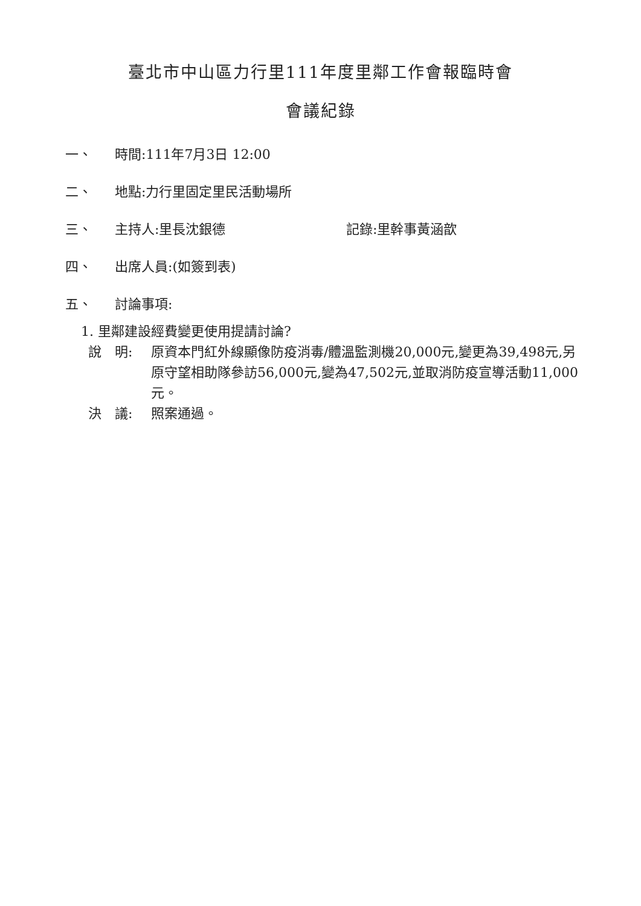臺北市中山區力行里111年度里鄰工作會報臨時會
會議紀錄
一、 時間:111年7月3日 12:00
二、 地點:力行里固定里民活動場所
三、 主持人:里長沈銀德 記錄:里幹事黃涵歆
四、 出席人員:(如簽到表)
五、 討論事項:
1. 里鄰建設經費變更使用提請討論?
說　明: 原資本門紅外線顯像防疫消毒/體溫監測機20,000元,變更為39,498元,另原守望相助隊參訪56,000元,變為47,502元,並取消防疫宣導活動11,000元。
決　議: 照案通過。